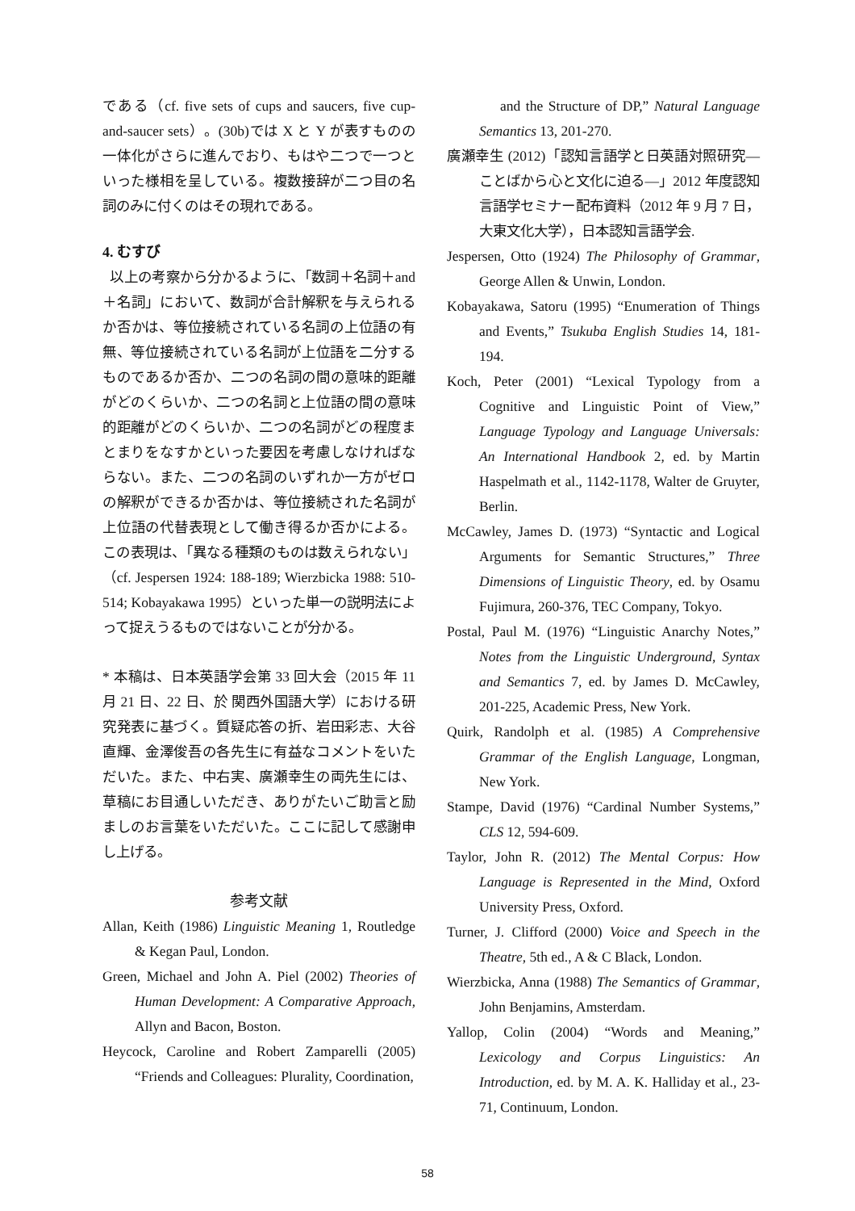である（cf. five sets of cups and saucers, five cup-and-saucer sets）。(30b)では X と Y が表すものの一体化がさらに進んでおり、もはや二つで一つといった様相を呈している。複数接辞が二つ目の名詞のみに付くのはその現れである。
4. むすび
以上の考察から分かるように、「数詞＋名詞＋and＋名詞」において、数詞が合計解釈を与えられるか否かは、等位接続されている名詞の上位語の有無、等位接続されている名詞が上位語を二分するものであるか否か、二つの名詞の間の意味的距離がどのくらいか、二つの名詞と上位語の間の意味的距離がどのくらいか、二つの名詞がどの程度まとまりをなすかといった要因を考慮しなければならない。また、二つの名詞のいずれか一方がゼロの解釈ができるか否かは、等位接続された名詞が上位語の代替表現として働き得るか否かによる。この表現は、「異なる種類のものは数えられない」（cf. Jespersen 1924: 188-189; Wierzbicka 1988: 510-514; Kobayakawa 1995）といった単一の説明法によって捉えうるものではないことが分かる。
* 本稿は、日本英語学会第 33 回大会（2015 年 11 月 21 日、22 日、於 関西外国語大学）における研究発表に基づく。質疑応答の折、岩田彩志、大谷直輝、金澤俊吾の各先生に有益なコメントをいただいた。また、中右実、廣瀬幸生の両先生には、草稿にお目通しいただき、ありがたいご助言と励ましのお言葉をいただいた。ここに記して感謝申し上げる。
参考文献
Allan, Keith (1986) Linguistic Meaning 1, Routledge & Kegan Paul, London.
Green, Michael and John A. Piel (2002) Theories of Human Development: A Comparative Approach, Allyn and Bacon, Boston.
Heycock, Caroline and Robert Zamparelli (2005) “Friends and Colleagues: Plurality, Coordination,
and the Structure of DP,” Natural Language Semantics 13, 201-270.
廣瀬幸生 (2012)「認知言語学と日英語対照研究―ことばから心と文化に迫る―」2012 年度認知言語学セミナー配布資料（2012 年 9 月 7 日，大東文化大学），日本認知言語学会.
Jespersen, Otto (1924) The Philosophy of Grammar, George Allen & Unwin, London.
Kobayakawa, Satoru (1995) “Enumeration of Things and Events,” Tsukuba English Studies 14, 181-194.
Koch, Peter (2001) “Lexical Typology from a Cognitive and Linguistic Point of View,” Language Typology and Language Universals: An International Handbook 2, ed. by Martin Haspelmath et al., 1142-1178, Walter de Gruyter, Berlin.
McCawley, James D. (1973) “Syntactic and Logical Arguments for Semantic Structures,” Three Dimensions of Linguistic Theory, ed. by Osamu Fujimura, 260-376, TEC Company, Tokyo.
Postal, Paul M. (1976) “Linguistic Anarchy Notes,” Notes from the Linguistic Underground, Syntax and Semantics 7, ed. by James D. McCawley, 201-225, Academic Press, New York.
Quirk, Randolph et al. (1985) A Comprehensive Grammar of the English Language, Longman, New York.
Stampe, David (1976) “Cardinal Number Systems,” CLS 12, 594-609.
Taylor, John R. (2012) The Mental Corpus: How Language is Represented in the Mind, Oxford University Press, Oxford.
Turner, J. Clifford (2000) Voice and Speech in the Theatre, 5th ed., A & C Black, London.
Wierzbicka, Anna (1988) The Semantics of Grammar, John Benjamins, Amsterdam.
Yallop, Colin (2004) “Words and Meaning,” Lexicology and Corpus Linguistics: An Introduction, ed. by M. A. K. Halliday et al., 23-71, Continuum, London.
58